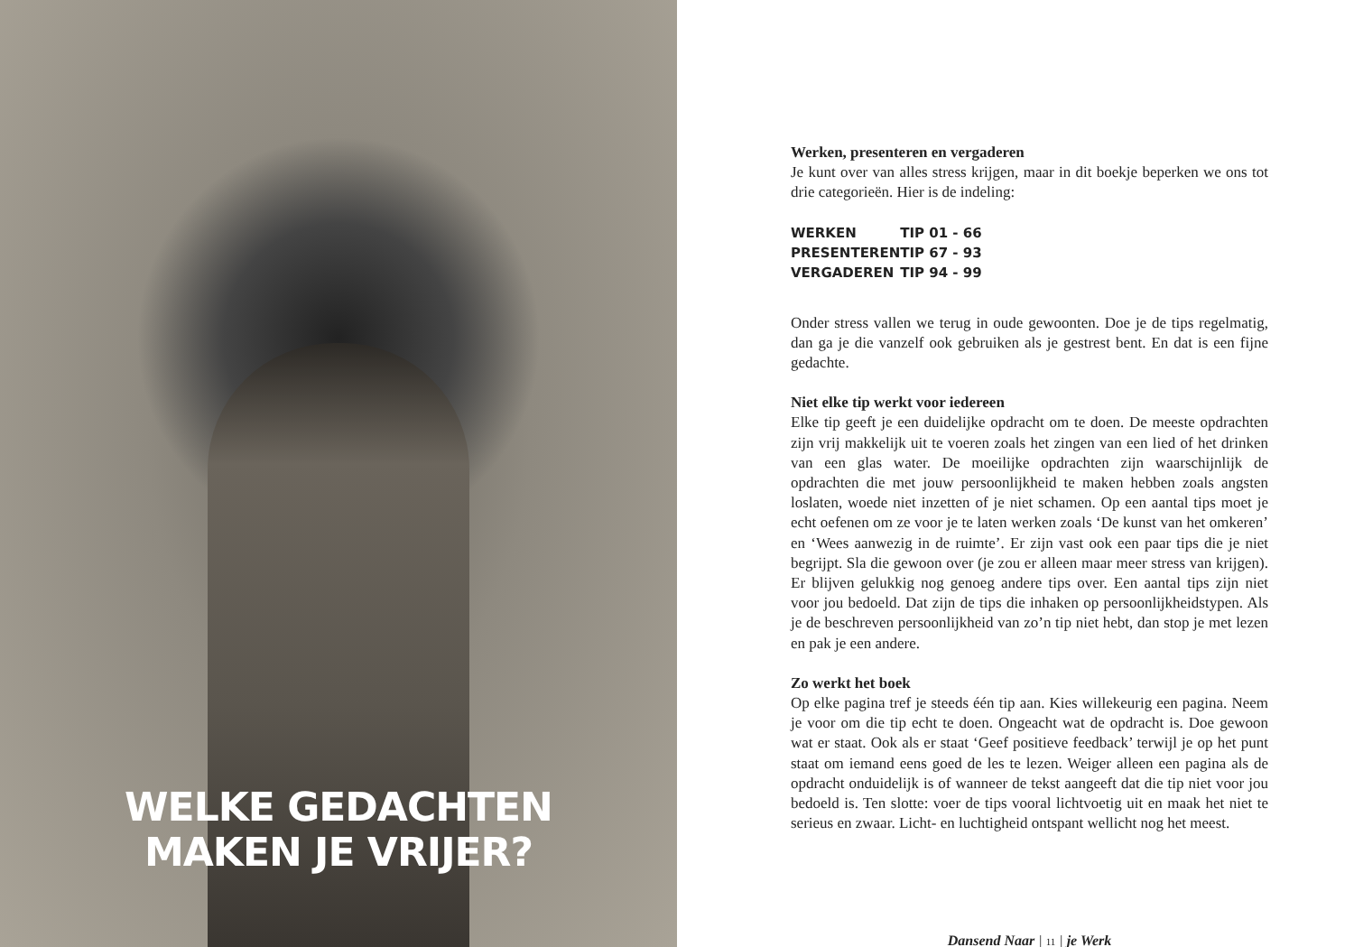WELKE GEDACHTEN
MAKEN JE VRIJER?
Werken, presenteren en vergaderen
Je kunt over van alles stress krijgen, maar in dit boekje beperken we ons tot drie categorieën. Hier is de indeling:
| WERKEN | TIP 01 - 66 |
| PRESENTEREN | TIP 67 - 93 |
| VERGADEREN | TIP 94 - 99 |
Onder stress vallen we terug in oude gewoonten. Doe je de tips regelmatig, dan ga je die vanzelf ook gebruiken als je gestrest bent. En dat is een fijne gedachte.
Niet elke tip werkt voor iedereen
Elke tip geeft je een duidelijke opdracht om te doen. De meeste opdrachten zijn vrij makkelijk uit te voeren zoals het zingen van een lied of het drinken van een glas water. De moeilijke opdrachten zijn waarschijnlijk de opdrachten die met jouw persoonlijkheid te maken hebben zoals angsten loslaten, woede niet inzetten of je niet schamen. Op een aantal tips moet je echt oefenen om ze voor je te laten werken zoals ‘De kunst van het omkeren’ en ‘Wees aanwezig in de ruimte’. Er zijn vast ook een paar tips die je niet begrijpt. Sla die gewoon over (je zou er alleen maar meer stress van krijgen). Er blijven gelukkig nog genoeg andere tips over. Een aantal tips zijn niet voor jou bedoeld. Dat zijn de tips die inhaken op persoonlijkheidstypen. Als je de beschreven persoonlijkheid van zo’n tip niet hebt, dan stop je met lezen en pak je een andere.
Zo werkt het boek
Op elke pagina tref je steeds één tip aan. Kies willekeurig een pagina. Neem je voor om die tip echt te doen. Ongeacht wat de opdracht is. Doe gewoon wat er staat. Ook als er staat ‘Geef positieve feedback’ terwijl je op het punt staat om iemand eens goed de les te lezen. Weiger alleen een pagina als de opdracht onduidelijk is of wanneer de tekst aangeeft dat die tip niet voor jou bedoeld is. Ten slotte: voer de tips vooral lichtvoetig uit en maak het niet te serieus en zwaar. Licht- en luchtigheid ontspant wellicht nog het meest.
Dansend Naar | 11 | je Werk